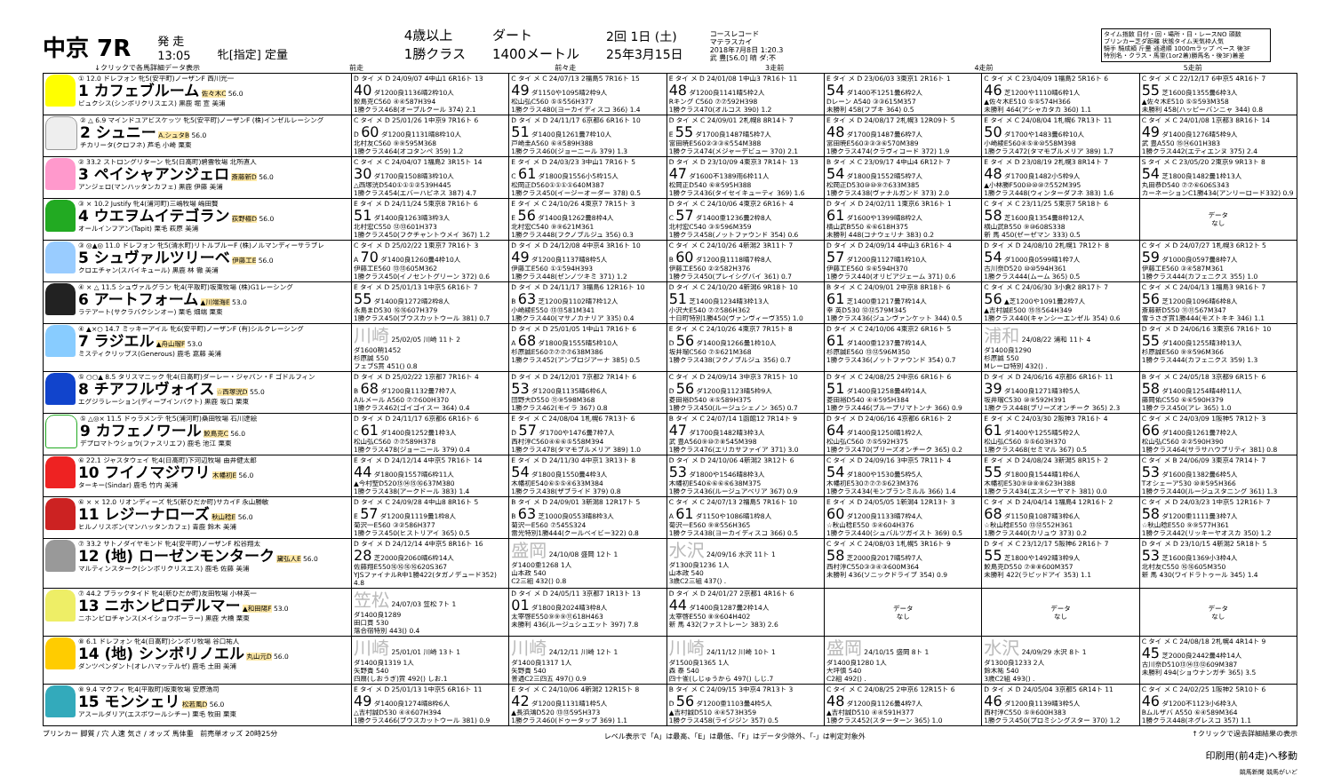中京 7R
発 走
13:05
牝[指定] 定量
4歳以上
1勝クラス
ダート
1400メートル
2回 1日 (土)
25年3月15日
コースレコード
マテラスカイ
2018年7月8日 1:20.3
武 豊[56.0] 晴 ダ:不
タイム指数 日付・回・場所・日・レースNO 頭数
ブリンカー芝ダ距離 状態タイム天気枠人気
騎手 騎成績 斤量 通過順 1000mラップ ペース 後3F
特別名・クラス・馬重(1or2着)勝馬名・後3F)着差
↓クリックで各馬詳細データ表示 前走 前々走 3走前 4走前 5走前
| ① 12.0 ドレフォン 牝5(安平町)ノーザンF 西川光一 1 カフェブルーム 佐々木C 56.0 ピュクシス(シンボリクリスエス) 黒鹿 堀 宣 美浦 | D タイ メ D 24/09/07 4中山1 6R16ト 13 40 ダ1200良1136晴2枠10人 鮫島克C560 ④④587H394 1勝クラス468(オーブルクール 374) 2.1 | C タイ メ C 24/07/13 2福島5 7R16ト 15 49 ダ1150や1095晴2枠9人 松山弘C560 ⑤⑤556H377 1勝クラス480(ヨーカイディスコ 366) 1.4 | E タイ メ D 24/01/08 1中山3 7R16ト 11 48 ダ1200良1141晴5枠2人 Rキング C560 ⑦⑦592H398 1勝クラス470(オルコス 390) 1.2 | E タイ メ D 23/06/03 3東京1 2R16ト 1 54 ダ1400不1251曇6枠2人 Dレーン A540 ③③615M357 未勝利 458(フブキ 364) 0.5 | C タイ メ C 23/04/09 1福島2 5R16ト 6 46 芝1200や1110晴6枠1人 ▲佐々木E510 ⑤⑤574H366 未勝利 464(アシャカタカ 360) 1.1 | C タイ メ C 22/12/17 6中京5 4R16ト 7 55 芝1600良1355曇6枠3人 ▲佐々木E510 ⑤⑤593M358 未勝利 458(ハッピーバンニャ 344) 0.8 |
| ② △ 6.9 マインドユアビスケッツ 牝5(安平町)ノーザンF (株)インゼルレーシング 2 シュニー A.シュタB 56.0 チカリータ(クロフネ) 芦毛 小崎 栗東 | C タイ メ D 25/01/26 1中京9 7R16ト 6 D 60 ダ1200良1131晴8枠10人 北村友C560 ⑨⑨595M368 1勝クラス464(オコタンペ 359) 1.2 | D タイ メ D 24/11/17 6京都6 6R16ト 10 51 ダ1400良1261曇7枠10人 戸崎圭A560 ⑥④589H388 1勝クラス460(ジョーニール 379) 1.3 | D タイ メ C 24/09/01 2札幌8 8R14ト 7 E 55 ダ1700良1487晴5枠7人 富田暁E560②③③⑥554M388 1勝クラス474(メジャーデビュー 370) 2.1 | E タイ メ D 24/08/17 2札幌3 12R09ト 5 48 ダ1700良1487曇6枠7人 富田暁E560③③③⑥570M389 1勝クラス474(クラヴィコード 372) 1.9 | E タイ メ C 24/08/04 1札幌6 7R13ト 11 50 ダ1700や1483曇6枠10人 小崎綾E560④⑤⑧⑩558M398 1勝クラス472(タマモブルメリア 389) 1.7 | C タイ メ C 24/01/08 1京都3 8R16ト 14 49 ダ1400良1276晴5枠9人 武 豊A550 ⑮⑭601H383 1勝クラス442(エティエンヌ 375) 2.4 |
| ② 33.2 ストロングリターン 牝5(日高町)碧雲牧場 北所直人 3 ペイシャアンジェロ 斎藤新D 56.0 アンジェロ(マンハッタンカフェ) 黒鹿 伊藤 美浦 | C タイ メ C 24/04/07 1福島2 3R15ト 14 30 ダ1700良1508晴3枠10人 △西塚洸D540①①①②539H445 1勝クラス454(エバーハピネス 387) 4.7 | E タイ メ D 24/03/23 3中山1 7R16ト 5 C 61 ダ1800良1556小5枠15人 松岡正D560①①①①640M387 1勝クラス450(イージーオーダー 378) 0.5 | D タイ メ D 23/10/09 4東京3 7R14ト 13 47 ダ1600不1389雨6枠11人 松岡正D540 ⑥⑧595H388 1勝クラス436(タイセイキューティ 369) 1.6 | B タイ メ C 23/09/17 4中山4 6R12ト 7 54 ダ1800良1552晴5枠7人 松岡正D530⑩⑩⑨⑦633M385 1勝クラス438(ヴァナルガンド 373) 2.0 | E タイ メ D 23/08/19 2札幌3 8R14ト 7 48 ダ1700良1482小5枠9人 ▲小林勝F500⑩⑩⑩⑦552M395 1勝クラス448(ウィンターダフネ 383) 1.6 | S タイ メ C 23/05/20 2東京9 9R13ト 8 54 芝1800良1482曇1枠13人 丸田恭D540 ⑦⑦⑥606S343 カーネーションC1勝434(アンリーロード332) 0.9 |
| ③ × 10.2 Justify 牝4(浦河町)三嶋牧場 嶋田賢 4 ウエヲムイテゴラン 荻野極D 56.0 オールインフアン(Tapit) 栗毛 萩原 美浦 | E タイ メ D 24/11/24 5東京8 7R16ト 6 51 ダ1400良1263晴3枠3人 北村宏C550 ⑫⑬601H373 1勝クラス450(フクチャントウメイ 367) 1.2 | E タイ メ C 24/10/26 4東京7 7R15ト 3 E 56 ダ1400良1262曇8枠4人 北村宏C540 ⑨⑨621M361 1勝クラス448(フクノブルジュ 356) 0.3 | D タイ メ C 24/10/06 4東京2 6R16ト 4 C 57 ダ1400重1236曇2枠8人 北村宏C540 ③⑤596M359 1勝クラス458(ノットファウンド 354) 0.6 | D タイ メ D 24/02/11 1東京6 3R16ト 1 61 ダ1600や1399晴8枠2人 横山武B550 ⑥⑥618H375 未勝利 448(コナウェリナ 383) 0.2 | C タイ メ C 23/11/25 5東京7 5R18ト 6 58 芝1600良1354曇8枠12人 横山武B550 ⑨⑩608S338 新 馬 450(ゼーゼマン 333) 0.5 | データ なし |
| ③ ◎▲◎ 11.0 ドレフォン 牝5(清水町)リトルブルーF (株)ノルマンディーサラブレ 5 シュヴァルツリーベ 伊藤工E 56.0 クロエチャン(スパイキュール) 黒鹿 林 徹 美浦 | C タイ メ D 25/02/22 1東京7 7R16ト 3 A 70 ダ1400良1260曇4枠10人 伊藤工E560 ⑬⑬605M362 1勝クラス450(イノセントグリーン 372) 0.6 | D タイ メ D 24/12/08 4中京4 3R16ト 10 49 ダ1200良1137晴8枠5人 伊藤工E560 ①①594H393 1勝クラス448(ゼンノツキミ 371) 1.2 | C タイ メ C 24/10/26 4新潟2 3R11ト 7 B 60 ダ1200良1118晴7枠8人 伊藤工E560 ②②582H376 1勝クラス450(プレイシグバイ 361) 0.7 | D タイ メ D 24/09/14 4中山3 6R16ト 4 57 ダ1200良1127晴1枠10人 伊藤工E560 ⑤⑥594H370 1勝クラス440(オリビアジェーム 371) 0.6 | D タイ メ D 24/08/10 2札幌1 7R12ト 8 54 ダ1000良0599晴1枠7人 古川奈D520 ⑩⑩594H361 1勝クラス444(ムーム 365) 0.5 | C タイ メ D 24/07/27 1札幌3 6R12ト 5 59 ダ1000良0597曇8枠7人 伊藤工E560 ③④587M361 1勝クラス444(カフェニクス 355) 1.0 |
| ④ × △ 11.5 シュヴァルグラン 牝4(平取町)坂東牧場 (株)G1レーシング 6 アートフォーム ▲川端海E 53.0 ラテアート(サクラバクシンオー) 栗毛 畑端 栗東 | E タイ メ D 25/01/13 1中京5 6R16ト 7 55 ダ1400良1272晴2枠8人 永島まD530 ⑯⑯607H379 1勝クラス450(ブウスカットウール 381) 0.7 | D タイ メ D 24/11/17 3福島6 12R16ト 10 B 63 芝1200良1102晴7枠12人 小崎綾E550 ⑬⑬581M341 1勝クラス440(マサノカナリア 335) 0.4 | D タイ メ C 24/10/20 4新潟6 9R18ト 10 51 芝1400良1234晴3枠13人 小沢大E540 ⑦⑦586H362 十日町特別1勝450(ヴァンヴィーヴ355) 1.0 | B タイ メ C 24/09/01 2中京8 8R18ト 6 61 芝1400重1217曇7枠14人 幸 英D530 ⑫⑫579M345 1勝クラス436(ジュンヴァンケット 344) 0.5 | C タイ メ C 24/06/30 3小倉2 8R17ト 7 56 ▲芝1200や1091曇2枠7人 ▲吉村誠E500 ⑮⑮564H349 1勝クラス440(キャンシーエンゼル 354) 0.6 | C タイ メ C 24/04/13 1福島3 9R16ト 7 56 芝1200良1096晴6枠8人 斎藤新D550 ⑪⑪567M347 雪うさぎ賞1勝444(モズトキキ 346) 1.1 |
| ④ ▲×○ 14.7 ミッキーアイル 牝6(安平町)ノーザンF (有)シルクレーシング 7 ラジエル ▲舟山瑠F 53.0 ミスティクリップス(Generous) 鹿毛 嘉藤 美浦 | 川崎 25/02/05 川崎 11ト 2 ダ1600稍1452 杉原誠 550 フェブS賞 451() 0.8 | D タイ メ D 25/01/05 1中山1 7R16ト 6 A 68 ダ1800良1555晴5枠10人 杉原誠E560⑦⑦⑦⑦638M386 1勝クラス452(アンブロジアーナ 385) 0.5 | E タイ メ C 24/10/26 4東京7 7R15ト 8 D 56 ダ1400良1266曇1枠10人 坂井瑠C560 ⑦⑤621M368 1勝クラス438(フクノブルジュ 356) 0.7 | D タイ メ C 24/10/06 4東京2 6R16ト 5 61 ダ1400重1237曇7枠14人 杉原誠E560 ⑬⑫596M350 1勝クラス436(ノットファウンド 354) 0.7 | 浦和 24/08/22 浦和 11ト 4 ダ1400良1290 杉原誠 550 Mレーロ特別 432() . | D タイ メ D 24/06/16 3東京6 7R16ト 10 55 ダ1400良1255晴3枠13人 杉原誠E560 ⑨⑨596M366 1勝クラス444(カフェニクス 359) 1.3 |
| ⑤ ○○▲ 8.5 タリスマニック 牝4(日高町)ダーレー・ジャパン・F ゴドルフィン 8 チアフルヴォイス ☆西塚洸D 55.0 エグジラレーション(ディープインパクト) 黒鹿 坂口 栗東 | D タイ メ D 25/02/22 1京都7 7R16ト 4 B 68 ダ1200良1132曇7枠7人 Aルメール A560 ⑦⑦600H370 1勝クラス462(ゴイゴイスー 364) 0.4 | D タイ メ D 24/12/01 7京都2 7R14ト 6 53 ダ1200良1135晴6枠6人 団野大D550 ⑪⑨598M368 1勝クラス462(モイラ 367) 0.8 | C タイ メ D 24/09/14 3中京3 7R15ト 10 D 56 ダ1200良1123晴5枠9人 菱田裕D540 ④⑤589H375 1勝クラス450(ルージュシェノン 365) 0.7 | D タイ メ C 24/08/25 2中京6 6R16ト 6 51 ダ1400良1258曇4枠14人 菱田裕D540 ④④595H384 1勝クラス446(ブループリマトンナ 366) 0.9 | D タイ メ D 24/06/16 4京都6 6R16ト 11 39 ダ1400良1271晴3枠5人 坂井瑠C530 ⑩⑨592H391 1勝クラス448(ブリーズオンチーク 365) 2.3 | B タイ メ C 24/05/18 3京都9 6R15ト 6 58 ダ1400良1254晴4枠11人 藤岡佑C550 ⑥⑥590H379 1勝クラス450(アレ 365) 1.0 |
| ⑤ △◎× 11.5 ドゥラメンテ 牝5(浦河町)桑田牧場 石川達絵 9 カフェノワール 鮫島克C 56.0 デプロマトウショウ(ファスリエフ) 鹿毛 池江 栗東 | D タイ メ D 24/11/17 6京都6 6R16ト 6 C 61 ダ1400良1252曇1枠3人 松山弘C560 ⑦⑦589H378 1勝クラス478(ジョーニール 379) 0.4 | E タイ メ C 24/08/04 1札幌6 7R13ト 6 D 57 ダ1700や1476曇7枠7人 西村淳C560④⑥⑥⑤558M394 1勝クラス478(タマモブルメリア 389) 1.0 | B タイ メ C 24/07/14 1函館12 7R14ト 9 47 ダ1700良1482晴3枠3人 武 豊A560⑨⑩⑦⑧545M398 1勝クラス476(エリカサファイア 371) 3.0 | D タイ メ D 24/06/16 4京都6 6R16ト 2 64 ダ1400良1250晴1枠2人 松山弘C560 ⑦⑤592H375 1勝クラス470(ブリーズオンチーク 365) 0.2 | E タイ メ C 24/03/30 2阪神3 7R16ト 4 61 ダ1400や1255晴5枠2人 松山弘C560 ⑤⑤603H370 1勝クラス468(セミマル 367) 0.5 | C タイ メ C 24/03/09 1阪神5 7R12ト 3 66 ダ1400良1261曇7枠2人 松山弘C560 ②②590H390 1勝クラス464(サラサハウプリティ 381) 0.8 |
| ⑥ 22.1 ジャスタウェイ 牝4(日高町)下河辺牧場 由井健太郎 10 フイノマジワリ 木幡初E 56.0 ターキー(Sindar) 鹿毛 竹内 美浦 | E タイ メ D 24/12/14 4中京5 7R16ト 14 44 ダ1800良1557晴6枠11人 ▲今村聖D520⑮⑭⑮⑯637M380 1勝クラス438(アークドール 383) 1.4 | E タイ メ D 24/11/30 4中京1 3R13ト 8 54 ダ1800良1550曇4枠3人 木幡初E540⑥⑤⑤④633M384 1勝クラス438(ザブライド 379) 0.8 | D タイ メ D 24/10/06 4新潟2 3R12ト 6 53 ダ1800や1546晴8枠3人 木幡初E540⑥⑥⑥⑥638M375 1勝クラス436(ルージュアベリア 367) 0.9 | C タイ メ D 24/09/16 3中京5 7R11ト 4 54 ダ1800や1530曇5枠5人 木幡初E530⑦⑦⑦⑤623M376 1勝クラス434(モンブランミルル 366) 1.4 | E タイ メ D 24/08/24 3新潟5 8R15ト 2 55 ダ1800良1544晴1枠6人 木幡初E530⑨⑩⑧⑧623H388 1勝クラス434(エスシーヤマト 381) 0.0 | C タイ メ B 24/06/09 3東京4 7R14ト 7 53 ダ1600良1382曇6枠5人 Tオシェーア530 ⑩⑧595H366 1勝クラス440(ルージュスタニング 361) 1.3 |
| ⑥ × × 12.0 リオンディーズ 牝5(新ひだか町)サカイF 永山勝敏 11 レジーナローズ 秋山稔E 56.0 ヒルノリスボン(マンハッタンカフェ) 青鹿 鈴木 美浦 | D タイ メ C 24/09/28 4中山8 8R16ト 5 E 57 ダ1200良1119曇1枠8人 菊沢一E560 ③②586H377 1勝クラス450(ヒストリアイ 365) 0.5 | B タイ メ D 24/09/01 3新潟8 12R17ト 5 B 63 芝1000良0553晴8枠3人 菊沢一E560 ⑦545S324 雷光特別1勝444(クールベイビー322) 0.8 | C タイ メ C 24/07/13 2福島5 7R16ト 10 A 61 ダ1150や1086晴1枠8人 菊沢一E560 ⑨⑧556H365 1勝クラス438(ヨーカイディスコ 366) 0.5 | E タイ メ D 24/05/05 1新潟4 12R13ト 3 60 ダ1200良1133晴7枠4人 ☆秋山稔E550 ⑤④604H376 1勝クラス440(シュバルツガイスト 369) 0.5 | C タイ メ D 24/04/14 1福島4 12R16ト 2 68 ダ1150良1087晴3枠6人 ☆秋山稔E550 ⑬⑫552H361 1勝クラス440(カリュウ 373) 0.2 | C タイ メ D 24/03/23 1中京5 12R16ト 7 58 ダ1200重1111曇3枠7人 ☆秋山稔E550 ⑨⑨577H361 1勝クラス442(リッキーヤオスカ 350) 1.2 |
| ⑦ 33.2 サトノダイヤモンド 牝4(安平町)ノーザンF 松谷翔太 12 (地) ローゼンモンターク 黛弘人E 56.0 マルティンスターク(シンボリクリスエス) 鹿毛 佐藤 美浦 | D タイ メ D 24/12/14 4中京5 8R16ト 16 28 芝2000良2060晴6枠14人 佐藤翔E550⑯⑯⑯⑯620S367 YJSファイナルR中1勝422(タガノデュード352) 4.8 | 盛岡 24/10/08 盛岡 12ト 1 ダ1400重1268 1人 山本政 540 C2三組 432() 0.8 | 水沢 24/09/16 水沢 11ト 1 ダ1300良1236 1人 山本政 540 3歳C2三組 437() . | C タイ メ C 24/08/03 1札幌5 3R16ト 9 58 芝2000良2017晴5枠7人 西村淳C550③③④③600M364 未勝利 436(ソニックドライブ 354) 0.9 | D タイ メ C 23/12/17 5阪神6 2R16ト 7 55 芝1800や1492晴3枠9人 鮫島克D550 ⑦⑧⑧600M357 未勝利 422(ラピッドアイ 353) 1.1 | D タイ メ D 23/10/15 4新潟2 5R18ト 5 53 芝1600良1369小3枠4人 北村友C550 ⑯⑯605M350 新 馬 430(ワイドラトゥール 345) 1.4 |
| ⑦ 44.2 ブラックタイド 牝4(新ひだか町)友田牧場 小林英一 13 ニホンピロデルマー ▲和田陽F 53.0 ニホンピロチャンス(メイショウボーラー) 黒鹿 大橋 栗東 | 笠松 24/07/03 笠松 7ト 1 ダ1400良1289 田口貫 530 落合宿特別 443() 0.4 | D タイ メ D 24/05/11 3京都7 1R13ト 13 01 ダ1800良2024晴3枠8人 太宰啓E550⑨⑨⑨⑪618H463 未勝利 436(ルージュシュエット 397) 7.8 | D タイ メ D 24/01/27 2京都1 4R16ト 6 44 ダ1400良1287曇2枠14人 太宰啓E550 ⑧⑨604H402 新 馬 432(ファストレーン 383) 2.6 | データ なし | データ なし | データ なし |
| ⑧ 6.1 ドレフォン 牝4(日高町)シンボリ牧場 谷口祐人 14 (地) シンボリノエル 丸山元D 56.0 ダンツペンダント(オレハマッテルゼ) 鹿毛 土田 美浦 | 川崎 25/01/01 川崎 13ト 1 ダ1400良1319 1人 矢野貴 540 四扇(しおうぎ)賞 492() しお.1 | 川崎 24/12/11 川崎 12ト 1 ダ1400良1317 1人 矢野貴 540 普通C2三四五 497() 0.9 | 川崎 24/11/12 川崎 10ト 1 ダ1500良1365 1人 森 泰 540 四十雀(しじゅうから 497() しじ.7 | 盛岡 24/10/15 盛岡 8ト 1 ダ1400良1280 1人 大坪慎 540 C2組 492() . | 水沢 24/09/29 水沢 8ト 1 ダ1300良1233 2人 鈴木祐 540 3歳C2組 493() . | C タイ メ C 24/08/18 2札幌4 4R14ト 9 45 芝2000良2442曇4枠14人 古川奈D510⑬⑭⑬⑫609M387 未勝利 494(ショウナンガチ 365) 3.5 |
| ⑧ 9.4 マクフィ 牝4(平取町)坂東牧場 安原浩司 15 モンシェリ 松若風D 56.0 アスールダリア(エスポワールシチー) 栗毛 牧田 栗東 | E タイ メ D 25/01/13 1中京5 6R16ト 11 49 ダ1400良1274晴8枠6人 △吉村誠D530 ④④607H394 1勝クラス466(ブウスカットウール 381) 0.9 | E タイ メ C 24/10/06 4新潟2 12R15ト 8 42 ダ1200良1131晴1枠5人 ▲長浜鴻D520 ⑬⑬595H373 1勝クラス460(ドゥータップ 369) 1.1 | B タイ メ C 24/09/15 3中京4 7R13ト 3 D 56 ダ1200重1103曇4枠5人 ▲吉村誠D510 ④④573H359 1勝クラス458(ライジジン 357) 0.5 | C タイ メ C 24/08/25 2中京6 12R15ト 6 48 ダ1200良1126曇4枠7人 ▲吉村誠D510 ④④591H377 1勝クラス452(スターターン 365) 1.0 | D タイ メ D 24/05/04 3京都5 6R14ト 11 46 ダ1200良1139晴3枠5人 西村淳C550 ⑤⑨600H383 1勝クラス450(プロミシングスター 370) 1.2 | C タイ メ C 24/02/25 1阪神2 5R10ト 6 46 ダ1200不1123小6枠3人 Bムルザバ A550 ⑥④589M364 1勝クラス448(ネグレスコ 357) 1.1 |
ブリンカー 脚質 / 穴 人速 気さ / オッズ 馬体重 前売単オッズ 20時25分 レベル表示で「A」は最高、「E」は最低、「F」はデータ少除外、「-」は判定対象外 ↑クリックで過去詳細結果の表示
印刷用(前4走)へ移動
競馬新聞 競馬がいど